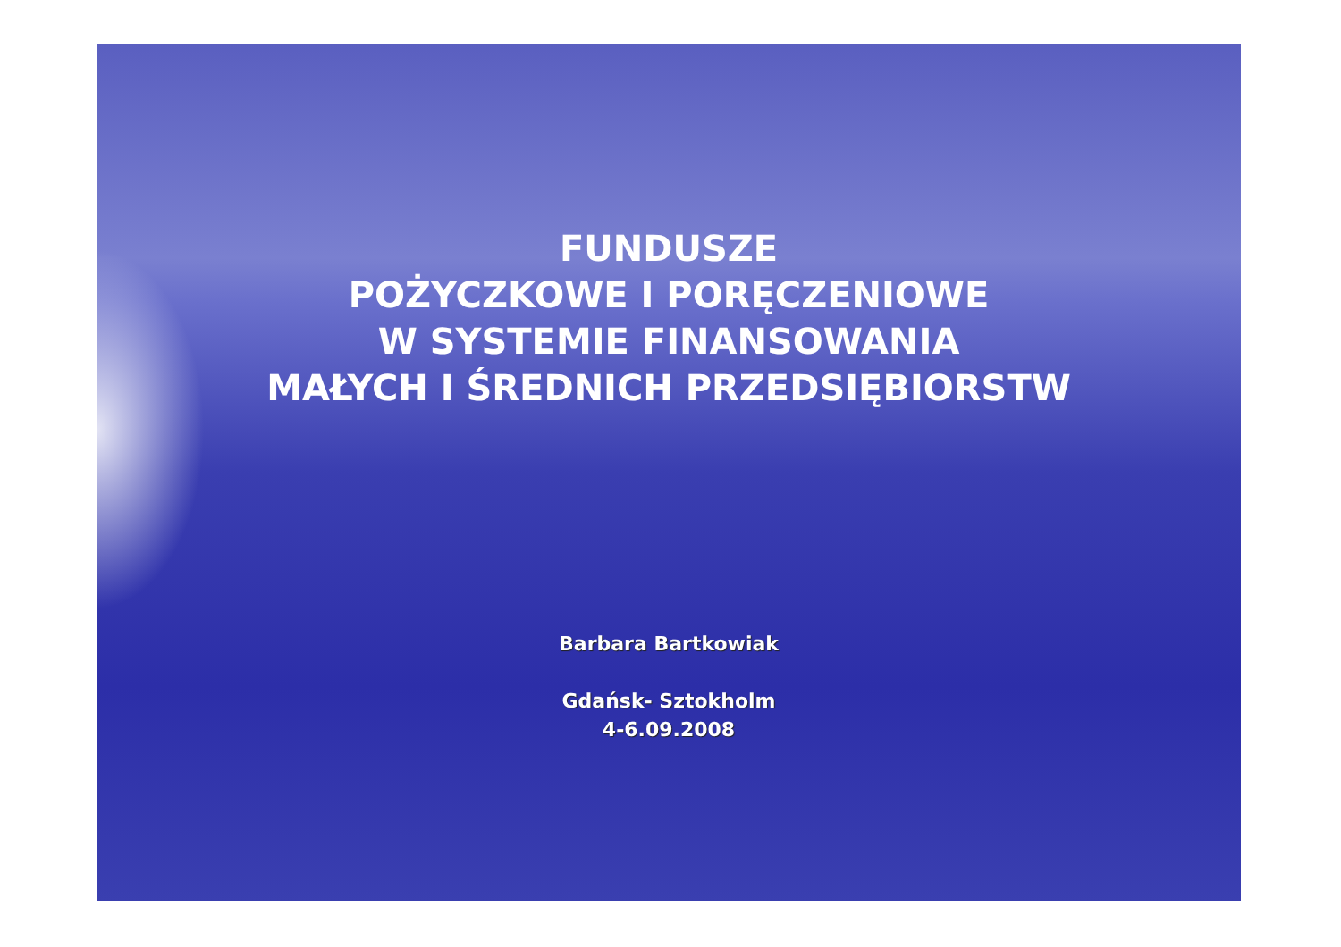FUNDUSZE
POŻYCZKOWE I PORĘCZENIOWE
W SYSTEMIE FINANSOWANIA
MAŁYCH I ŚREDNICH PRZEDSIĘBIORSTW
Barbara Bartkowiak
Gdańsk- Sztokholm
4-6.09.2008